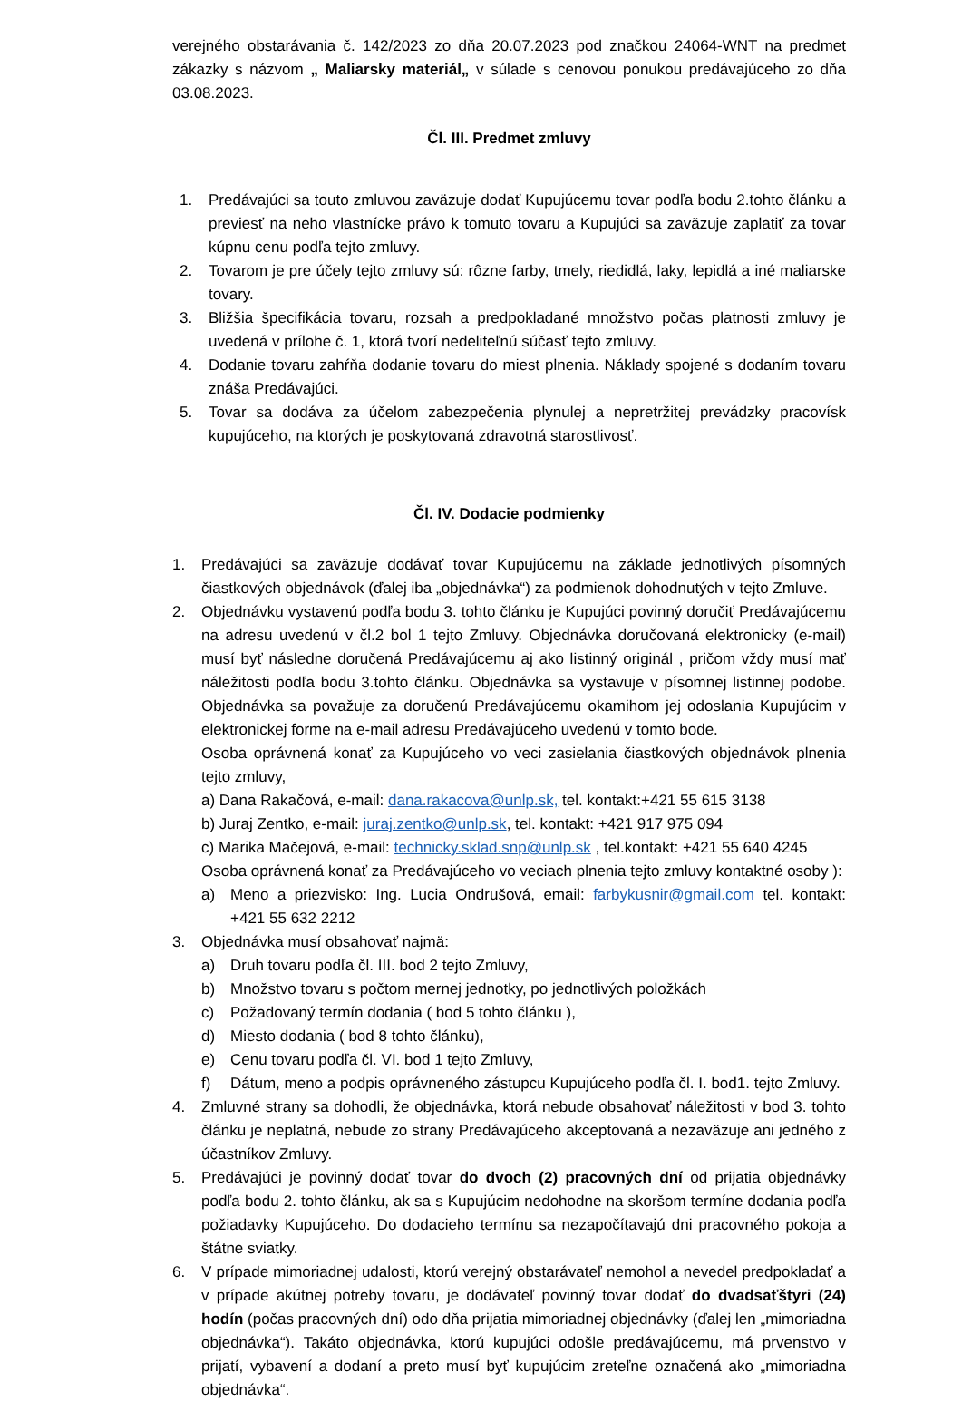verejného obstarávania č. 142/2023 zo dňa 20.07.2023 pod značkou 24064-WNT na predmet zákazky s názvom „ Maliarsky materiál„ v súlade s cenovou ponukou predávajúceho zo dňa 03.08.2023.
Čl. III. Predmet zmluvy
1. Predávajúci sa touto zmluvou zaväzuje dodať Kupujúcemu tovar podľa bodu 2.tohto článku a previesť na neho vlastnícke právo k tomuto tovaru a Kupujúci sa zaväzuje zaplatiť za tovar kúpnu cenu podľa tejto zmluvy.
2. Tovarom je pre účely tejto zmluvy sú: rôzne farby, tmely, riedidlá, laky, lepidlá a iné maliarske tovary.
3. Bližšia špecifikácia tovaru, rozsah a predpokladané množstvo počas platnosti zmluvy je uvedená v prílohe č. 1, ktorá tvorí nedeliteľnú súčasť tejto zmluvy.
4. Dodanie tovaru zahŕňa dodanie tovaru do miest plnenia. Náklady spojené s dodaním tovaru znáša Predávajúci.
5. Tovar sa dodáva za účelom zabezpečenia plynulej a nepretržitej prevádzky pracovísk kupujúceho, na ktorých je poskytovaná zdravotná starostlivosť.
Čl. IV. Dodacie podmienky
1. Predávajúci sa zaväzuje dodávať tovar Kupujúcemu na základe jednotlivých písomných čiastkových objednávok (ďalej iba „objednávka“) za podmienok dohodnutých v tejto Zmluve.
2. Objednávku vystavenú podľa bodu 3. tohto článku je Kupujúci povinný doručiť Predávajúcemu na adresu uvedenú v čl.2 bol 1 tejto Zmluvy. Objednávka doručovaná elektronicky (e-mail) musí byť následne doručená Predávajúcemu aj ako listinný originál , pričom vždy musí mať náležitosti podľa bodu 3.tohto článku. Objednávka sa vystavuje v písomnej listinnej podobe. Objednávka sa považuje za doručenú Predávajúcemu okamihom jej odoslania Kupujúcim v elektronickej forme na e-mail adresu Predávajúceho uvedenú v tomto bode.
Osoba oprávnená konať za Kupujúceho vo veci zasielania čiastkových objednávok plnenia tejto zmluvy,
a) Dana Rakačová, e-mail: dana.rakacova@unlp.sk, tel. kontakt:+421 55 615 3138
b) Juraj Zentko, e-mail: juraj.zentko@unlp.sk, tel. kontakt: +421 917 975 094
c) Marika Mačejová, e-mail: technicky.sklad.snp@unlp.sk , tel.kontakt: +421 55 640 4245
Osoba oprávnená konať za Predávajúceho vo veciach plnenia tejto zmluvy kontaktné osoby ):
a) Meno a priezvisko: Ing. Lucia Ondrušová, email: farbykusnir@gmail.com tel. kontakt: +421 55 632 2212
3. Objednávka musí obsahovať najmä:
a) Druh tovaru podľa čl. III. bod 2 tejto Zmluvy,
b) Množstvo tovaru s počtom mernej jednotky, po jednotlivých položkách
c) Požadovaný termín dodania ( bod 5 tohto článku ),
d) Miesto dodania ( bod 8 tohto článku),
e) Cenu tovaru podľa čl. VI. bod 1 tejto Zmluvy,
f) Dátum, meno a podpis oprávneného zástupcu Kupujúceho podľa čl. I. bod1. tejto Zmluvy.
4. Zmluvné strany sa dohodli, že objednávka, ktorá nebude obsahovať náležitosti v bod 3. tohto článku je neplatná, nebude zo strany Predávajúceho akceptovaná a nezaväzuje ani jedného z účastníkov Zmluvy.
5. Predávajúci je povinný dodať tovar do dvoch (2) pracovných dní od prijatia objednávky podľa bodu 2. tohto článku, ak sa s Kupujúcim nedohodne na skoršom termíne dodania podľa požiadavky Kupujúceho. Do dodacieho termínu sa nezapočítavajú dni pracovného pokoja a štátne sviatky.
6. V prípade mimoriadnej udalosti, ktorú verejný obstarávateľ nemohol a nevedel predpokladať a v prípade akútnej potreby tovaru, je dodávateľ povinný tovar dodať do dvadsaťštyri (24) hodín (počas pracovných dní) odo dňa prijatia mimoriadnej objednávky (ďalej len „mimoriadna objednávka“). Takáto objednávka, ktorú kupujúci odošle predávajúcemu, má prvenstvo v prijatí, vybavení a dodaní a preto musí byť kupujúcim zreteľne označená ako „mimoriadna objednávka“.